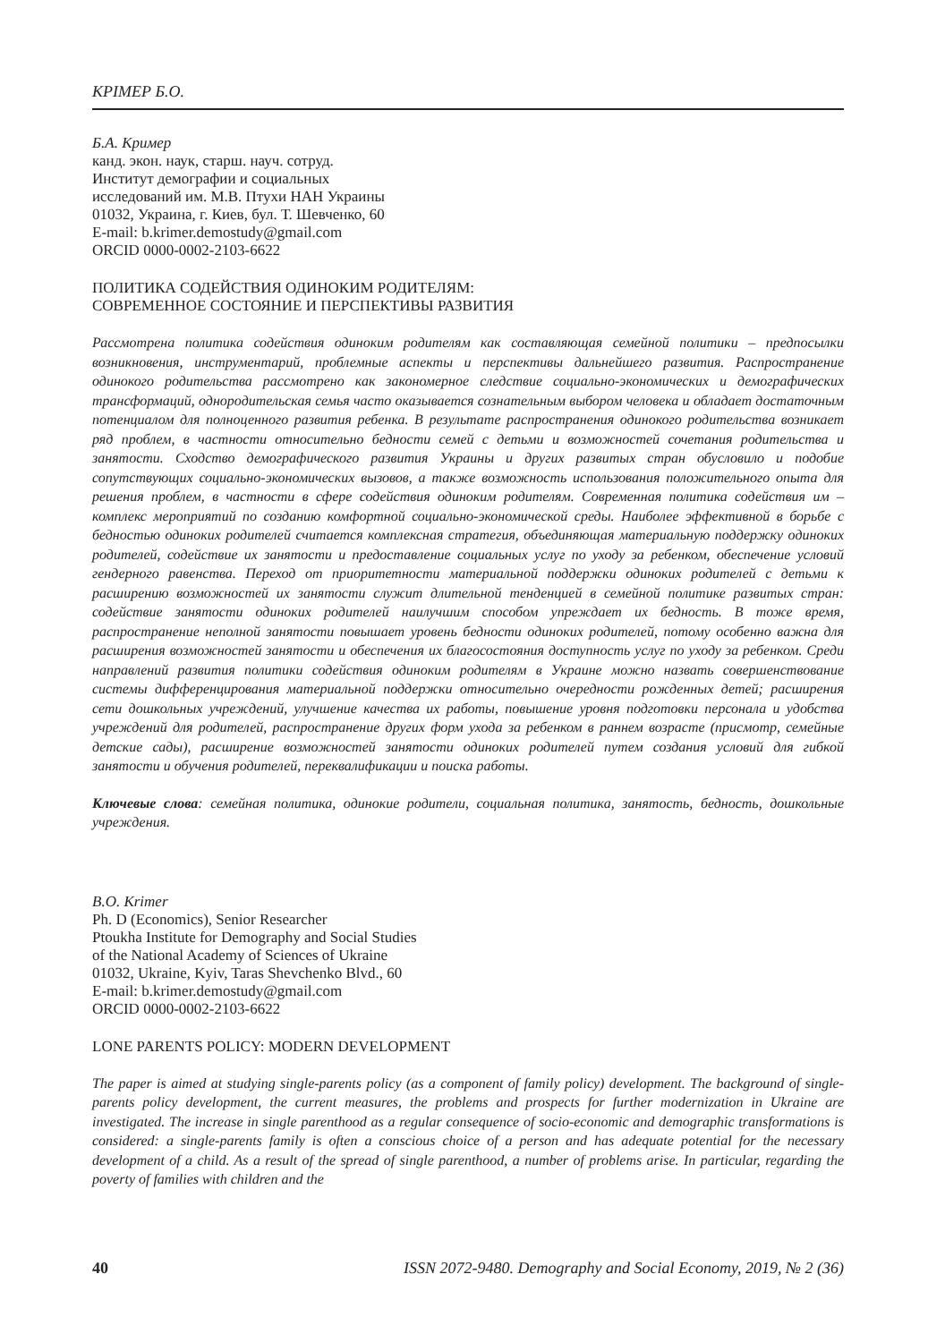КРІМЕР Б.О.
Б.А. Кример
канд. экон. наук, старш. науч. сотруд.
Институт демографии и социальных
исследований им. М.В. Птухи НАН Украины
01032, Украина, г. Киев, бул. Т. Шевченко, 60
E-mail: b.krimer.demostudy@gmail.com
ORCID 0000-0002-2103-6622
ПОЛИТИКА СОДЕЙСТВИЯ ОДИНОКИМ РОДИТЕЛЯМ:
СОВРЕМЕННОЕ СОСТОЯНИЕ И ПЕРСПЕКТИВЫ РАЗВИТИЯ
Рассмотрена политика содействия одиноким родителям как составляющая семейной политики – предпосылки возникновения, инструментарий, проблемные аспекты и перспективы дальнейшего развития. Распространение одинокого родительства рассмотрено как закономерное следствие социально-экономических и демографических трансформаций, однородительская семья часто оказывается сознательным выбором человека и обладает достаточным потенциалом для полноценного развития ребенка. В результате распространения одинокого родительства возникает ряд проблем, в частности относительно бедности семей с детьми и возможностей сочетания родительства и занятости. Сходство демографического развития Украины и других развитых стран обусловило и подобие сопутствующих социально-экономических вызовов, а также возможность использования положительного опыта для решения проблем, в частности в сфере содействия одиноким родителям. Современная политика содействия им – комплекс мероприятий по созданию комфортной социально-экономической среды. Наиболее эффективной в борьбе с бедностью одиноких родителей считается комплексная стратегия, объединяющая материальную поддержку одиноких родителей, содействие их занятости и предоставление социальных услуг по уходу за ребенком, обеспечение условий гендерного равенства. Переход от приоритетности материальной поддержки одиноких родителей с детьми к расширению возможностей их занятости служит длительной тенденцией в семейной политике развитых стран: содействие занятости одиноких родителей наилучшим способом упреждает их бедность. В тоже время, распространение неполной занятости повышает уровень бедности одиноких родителей, потому особенно важна для расширения возможностей занятости и обеспечения их благосостояния доступность услуг по уходу за ребенком. Среди направлений развития политики содействия одиноким родителям в Украине можно назвать совершенствование системы дифференцирования материальной поддержки относительно очередности рожденных детей; расширения сети дошкольных учреждений, улучшение качества их работы, повышение уровня подготовки персонала и удобства учреждений для родителей, распространение других форм ухода за ребенком в раннем возрасте (присмотр, семейные детские сады), расширение возможностей занятости одиноких родителей путем создания условий для гибкой занятости и обучения родителей, переквалификации и поиска работы.
Ключевые слова: семейная политика, одинокие родители, социальная политика, занятость, бедность, дошкольные учреждения.
B.O. Krimer
Ph. D (Economics), Senior Researcher
Ptoukha Institute for Demography and Social Studies
of the National Academy of Sciences of Ukraine
01032, Ukraine, Kyiv, Taras Shevchenko Blvd., 60
E-mail: b.krimer.demostudy@gmail.com
ORCID 0000-0002-2103-6622
LONE PARENTS POLICY: MODERN DEVELOPMENT
The paper is aimed at studying single-parents policy (as a component of family policy) development. The background of single-parents policy development, the current measures, the problems and prospects for further modernization in Ukraine are investigated. The increase in single parenthood as a regular consequence of socio-economic and demographic transformations is considered: a single-parents family is often a conscious choice of a person and has adequate potential for the necessary development of a child. As a result of the spread of single parenthood, a number of problems arise. In particular, regarding the poverty of families with children and the
40 ISSN 2072-9480. Demography and Social Economy, 2019, № 2 (36)